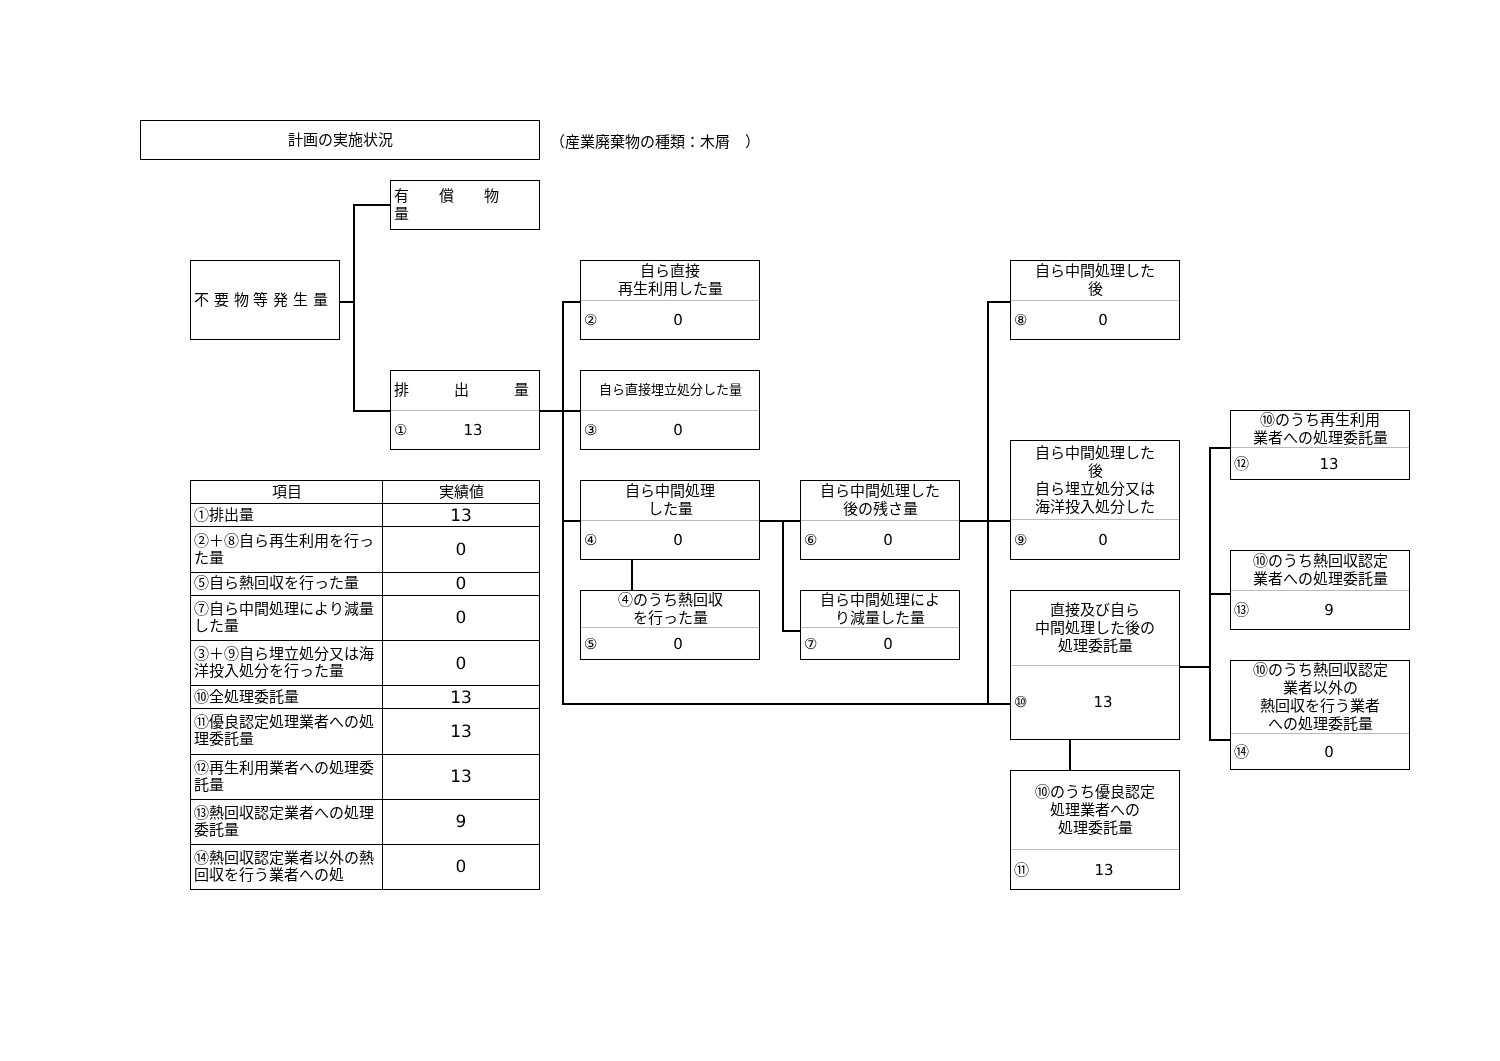計画の実施状況
（産業廃棄物の種類：木屑　）
有　　償　　物　　量
不 要 物 等 発 生 量
排　　　出　　　量
① 13
自ら直接
再生利用した量
② 0
自ら直接埋立処分した量
③ 0
自ら中間処理
した量
④ 0
④のうち熱回収
を行った量
⑤ 0
自ら中間処理した
後の残さ量
⑥ 0
自ら中間処理によ
り減量した量
⑦ 0
自ら中間処理した
後
⑧ 0
自ら中間処理した
後
自ら埋立処分又は
海洋投入処分した
⑨ 0
直接及び自ら
中間処理した後の
処理委託量
⑩ 13
⑩のうち優良認定
処理業者への
処理委託量
⑪ 13
⑩のうち再生利用
業者への処理委託量
⑫ 13
⑩のうち熱回収認定
業者への処理委託量
⑬ 9
⑩のうち熱回収認定
業者以外の
熱回収を行う業者
への処理委託量
⑭ 0
| 項目 | 実績値 |
| --- | --- |
| ①排出量 | 13 |
| ②＋⑧自ら再生利用を行った量 | 0 |
| ⑤自ら熱回収を行った量 | 0 |
| ⑦自ら中間処理により減量した量 | 0 |
| ③＋⑨自ら埋立処分又は海洋投入処分を行った量 | 0 |
| ⑩全処理委託量 | 13 |
| ⑪優良認定処理業者への処理委託量 | 13 |
| ⑫再生利用業者への処理委託量 | 13 |
| ⑬熱回収認定業者への処理委託量 | 9 |
| ⑭熱回収認定業者以外の熱回収を行う業者への処 | 0 |